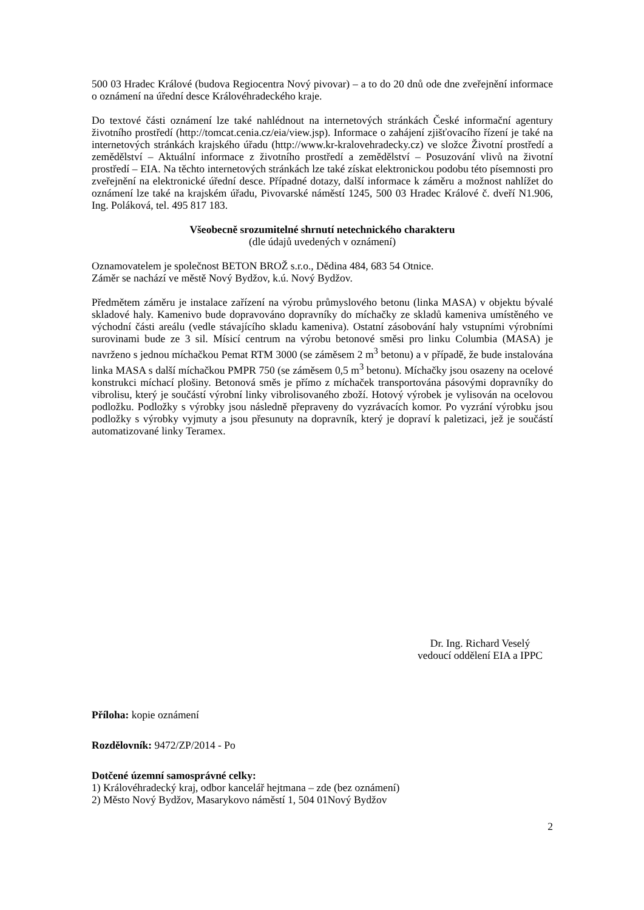500 03 Hradec Králové (budova Regiocentra Nový pivovar) – a to do 20 dnů ode dne zveřejnění informace o oznámení na úřední desce Královéhradeckého kraje.
Do textové části oznámení lze také nahlédnout na internetových stránkách České informační agentury životního prostředí (http://tomcat.cenia.cz/eia/view.jsp). Informace o zahájení zjišťovacího řízení je také na internetových stránkách krajského úřadu (http://www.kr-kralovehradecky.cz) ve složce Životní prostředí a zemědělství – Aktuální informace z životního prostředí a zemědělství – Posuzování vlivů na životní prostředí – EIA. Na těchto internetových stránkách lze také získat elektronickou podobu této písemnosti pro zveřejnění na elektronické úřední desce. Případné dotazy, další informace k záměru a možnost nahlížet do oznámení lze také na krajském úřadu, Pivovarské náměstí 1245, 500 03 Hradec Králové č. dveří N1.906, Ing. Poláková, tel. 495 817 183.
Všeobecně srozumitelné shrnutí netechnického charakteru
(dle údajů uvedených v oznámení)
Oznamovatelem je společnost BETON BROŽ s.r.o., Dědina 484, 683 54 Otnice.
Záměr se nachází ve městě Nový Bydžov, k.ú. Nový Bydžov.
Předmětem záměru je instalace zařízení na výrobu průmyslového betonu (linka MASA) v objektu bývalé skladové haly. Kamenivo bude dopravováno dopravníky do míchačky ze skladů kameniva umístěného ve východní části areálu (vedle stávajícího skladu kameniva). Ostatní zásobování haly vstupními výrobními surovinami bude ze 3 sil. Mísicí centrum na výrobu betonové směsi pro linku Columbia (MASA) je navrženo s jednou míchačkou Pemat RTM 3000 (se záměsem 2 m<sup>3</sup> betonu) a v případě, že bude instalována linka MASA s další míchačkou PMPR 750 (se záměsem 0,5 m<sup>3</sup> betonu). Míchačky jsou osazeny na ocelové konstrukci míchací plošiny. Betonová směs je přímo z míchaček transportována pásovými dopravníky do vibrolisu, který je součástí výrobní linky vibrolisovaného zboží. Hotový výrobek je vylisován na ocelovou podložku. Podložky s výrobky jsou následně přepraveny do vyzrávacích komor. Po vyzrání výrobku jsou podložky s výrobky vyjmuty a jsou přesunuty na dopravník, který je dopraví k paletizaci, jež je součástí automatizované linky Teramex.
Dr. Ing. Richard Veselý
vedoucí oddělení EIA a IPPC
Příloha: kopie oznámení
Rozdělovník: 9472/ZP/2014 - Po
Dotčené územní samosprávné celky:
1) Královéhradecký kraj, odbor kancelář hejtmana – zde (bez oznámení)
2) Město Nový Bydžov, Masarykovo náměstí 1, 504 01Nový Bydžov
2